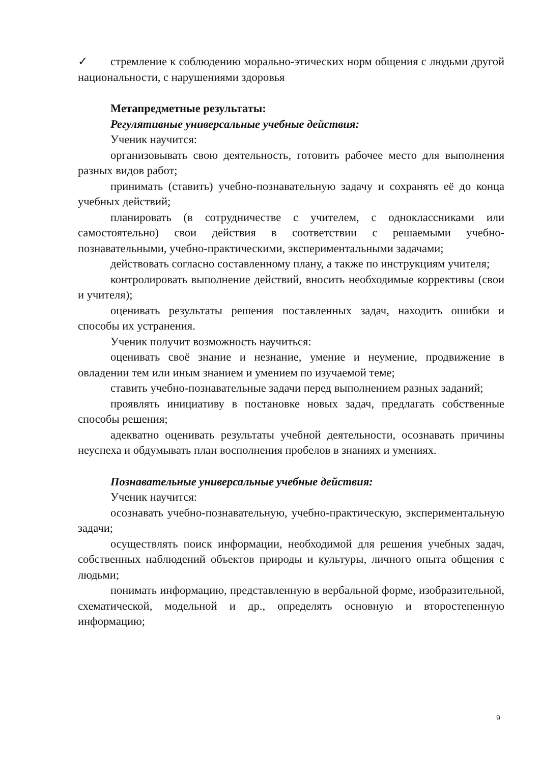✓ стремление к соблюдению морально-этических норм общения с людьми другой национальности, с нарушениями здоровья
Метапредметные результаты:
Регулятивные универсальные учебные действия:
Ученик научится:
организовывать свою деятельность, готовить рабочее место для выполнения разных видов работ;
принимать (ставить) учебно-познавательную задачу и сохранять её до конца учебных действий;
планировать (в сотрудничестве с учителем, с одноклассниками или самостоятельно) свои действия в соответствии с решаемыми учебно-познавательными, учебно-практическими, экспериментальными задачами;
действовать согласно составленному плану, а также по инструкциям учителя;
контролировать выполнение действий, вносить необходимые коррективы (свои и учителя);
оценивать результаты решения поставленных задач, находить ошибки и способы их устранения.
Ученик получит возможность научиться:
оценивать своё знание и незнание, умение и неумение, продвижение в овладении тем или иным знанием и умением по изучаемой теме;
ставить учебно-познавательные задачи перед выполнением разных заданий;
проявлять инициативу в постановке новых задач, предлагать собственные способы решения;
адекватно оценивать результаты учебной деятельности, осознавать причины неуспеха и обдумывать план восполнения пробелов в знаниях и умениях.
Познавательные универсальные учебные действия:
Ученик научится:
осознавать учебно-познавательную, учебно-практическую, экспериментальную задачи;
осуществлять поиск информации, необходимой для решения учебных задач, собственных наблюдений объектов природы и культуры, личного опыта общения с людьми;
понимать информацию, представленную в вербальной форме, изобразительной, схематической, модельной и др., определять основную и второстепенную информацию;
9